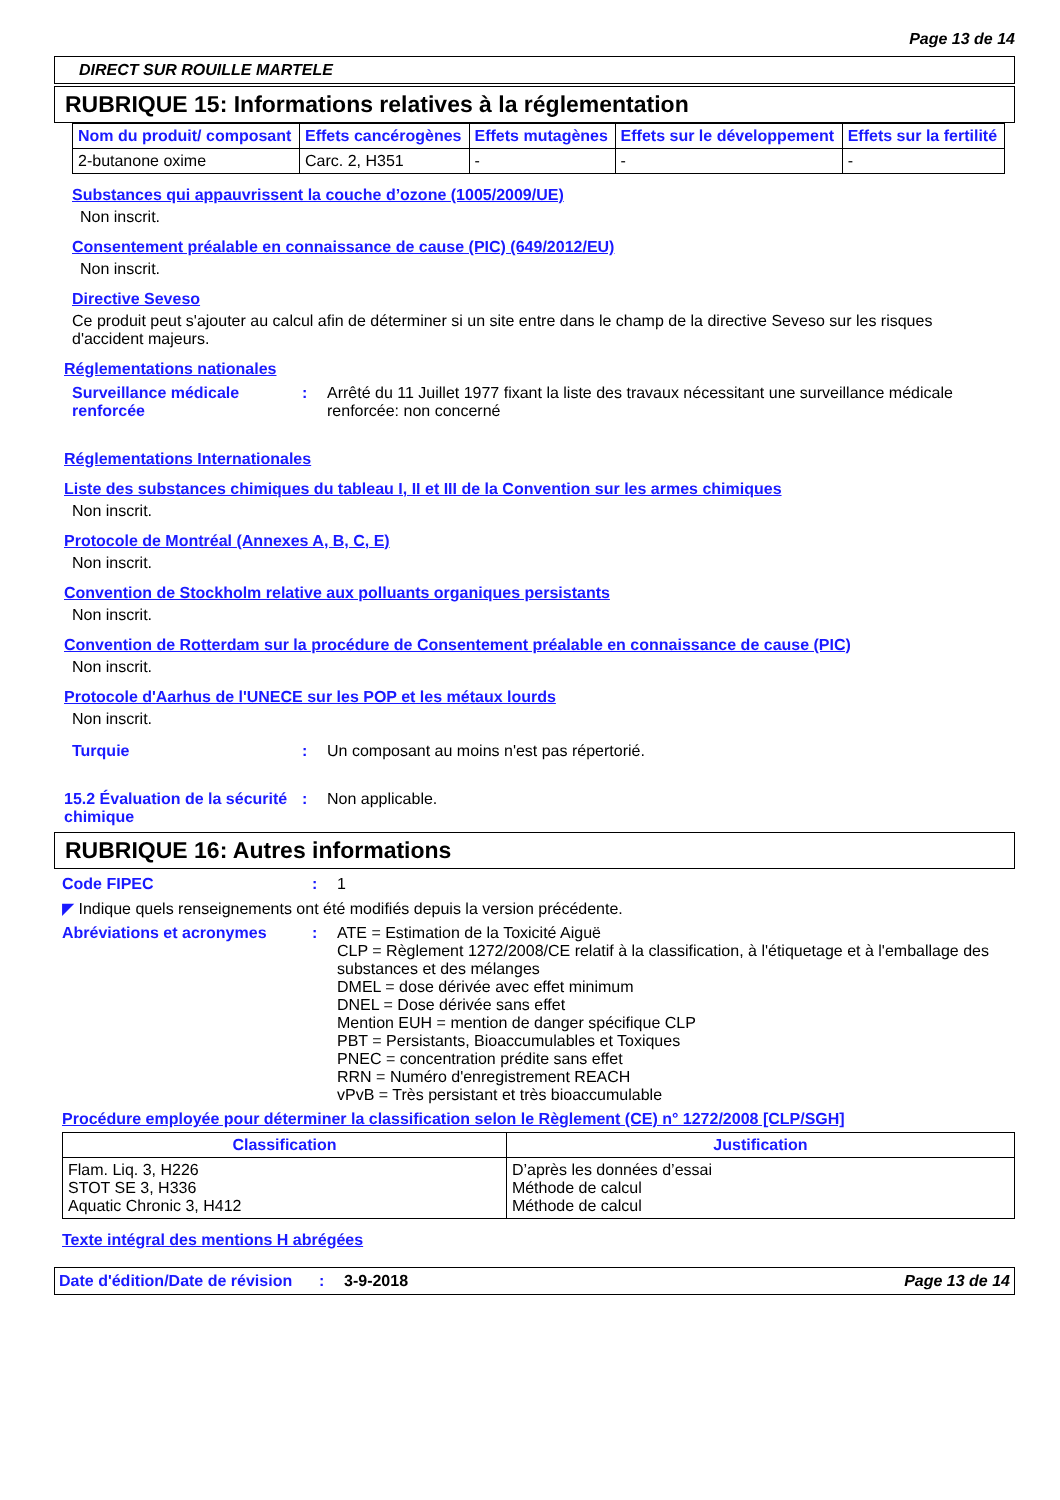Page 13 de 14
DIRECT SUR ROUILLE MARTELE
RUBRIQUE 15: Informations relatives à la réglementation
| Nom du produit/ composant | Effets cancérogènes | Effets mutagènes | Effets sur le développement | Effets sur la fertilité |
| --- | --- | --- | --- | --- |
| 2-butanone oxime | Carc. 2, H351 | - | - | - |
Substances qui appauvrissent la couche d’ozone (1005/2009/UE)
Non inscrit.
Consentement préalable en connaissance de cause (PIC) (649/2012/EU)
Non inscrit.
Directive Seveso
Ce produit peut s'ajouter au calcul afin de déterminer si un site entre dans le champ de la directive Seveso sur les risques d'accident majeurs.
Réglementations nationales
Surveillance médicale renforcée
: Arrêté du 11 Juillet 1977 fixant la liste des travaux nécessitant une surveillance médicale renforcée: non concerné
Réglementations Internationales
Liste des substances chimiques du tableau I, II et III de la Convention sur les armes chimiques
Non inscrit.
Protocole de Montréal (Annexes A, B, C, E)
Non inscrit.
Convention de Stockholm relative aux polluants organiques persistants
Non inscrit.
Convention de Rotterdam sur la procédure de Consentement préalable en connaissance de cause (PIC)
Non inscrit.
Protocole d'Aarhus de l'UNECE sur les POP et les métaux lourds
Non inscrit.
Turquie : Un composant au moins n'est pas répertorié.
15.2 Évaluation de la sécurité chimique
: Non applicable.
RUBRIQUE 16: Autres informations
Code FIPEC : 1
◤ Indique quels renseignements ont été modifiés depuis la version précédente.
Abréviations et acronymes : ATE = Estimation de la Toxicité Aiguë
CLP = Règlement 1272/2008/CE relatif à la classification, à l'étiquetage et à l'emballage des substances et des mélanges
DMEL = dose dérivée avec effet minimum
DNEL = Dose dérivée sans effet
Mention EUH = mention de danger spécifique CLP
PBT = Persistants, Bioaccumulables et Toxiques
PNEC = concentration prédite sans effet
RRN = Numéro d'enregistrement REACH
vPvB = Très persistant et très bioaccumulable
Procédure employée pour déterminer la classification selon le Règlement (CE) n° 1272/2008 [CLP/SGH]
| Classification | Justification |
| --- | --- |
| Flam. Liq. 3, H226 STOT SE 3, H336 Aquatic Chronic 3, H412 | D’après les données d’essai Méthode de calcul Méthode de calcul |
Texte intégral des mentions H abrégées
Date d'édition/Date de révision
: 3-9-2018 Page 13 de 14